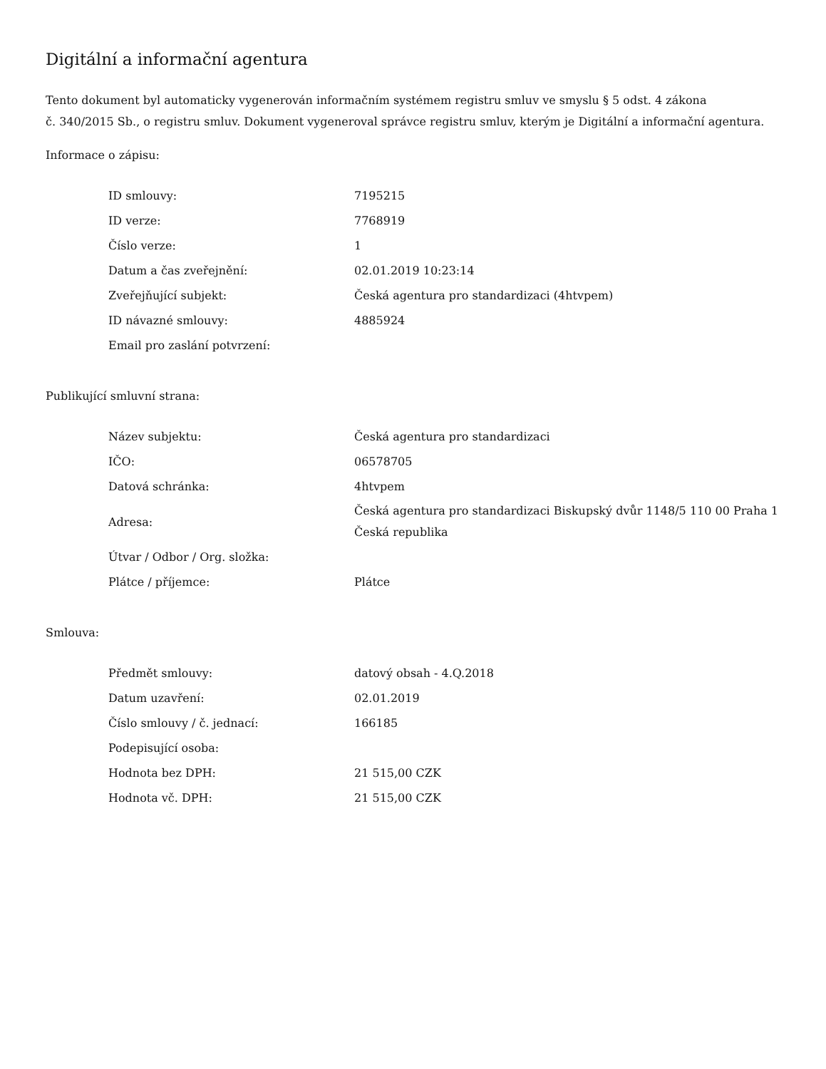Digitální a informační agentura
Tento dokument byl automaticky vygenerován informačním systémem registru smluv ve smyslu § 5 odst. 4 zákona
č. 340/2015 Sb., o registru smluv. Dokument vygeneroval správce registru smluv, kterým je Digitální a informační agentura.
Informace o zápisu:
| ID smlouvy: | 7195215 |
| ID verze: | 7768919 |
| Číslo verze: | 1 |
| Datum a čas zveřejnění: | 02.01.2019 10:23:14 |
| Zveřejňující subjekt: | Česká agentura pro standardizaci (4htvpem) |
| ID návazné smlouvy: | 4885924 |
| Email pro zaslání potvrzení: | |
Publikující smluvní strana:
| Název subjektu: | Česká agentura pro standardizaci |
| IČO: | 06578705 |
| Datová schránka: | 4htvpem |
| Adresa: | Česká agentura pro standardizaci Biskupský dvůr 1148/5 110 00 Praha 1 Česká republika |
| Útvar / Odbor / Org. složka: | |
| Plátce / příjemce: | Plátce |
Smlouva:
| Předmět smlouvy: | datový obsah - 4.Q.2018 |
| Datum uzavření: | 02.01.2019 |
| Číslo smlouvy / č. jednací: | 166185 |
| Podepisující osoba: | |
| Hodnota bez DPH: | 21 515,00 CZK |
| Hodnota vč. DPH: | 21 515,00 CZK |